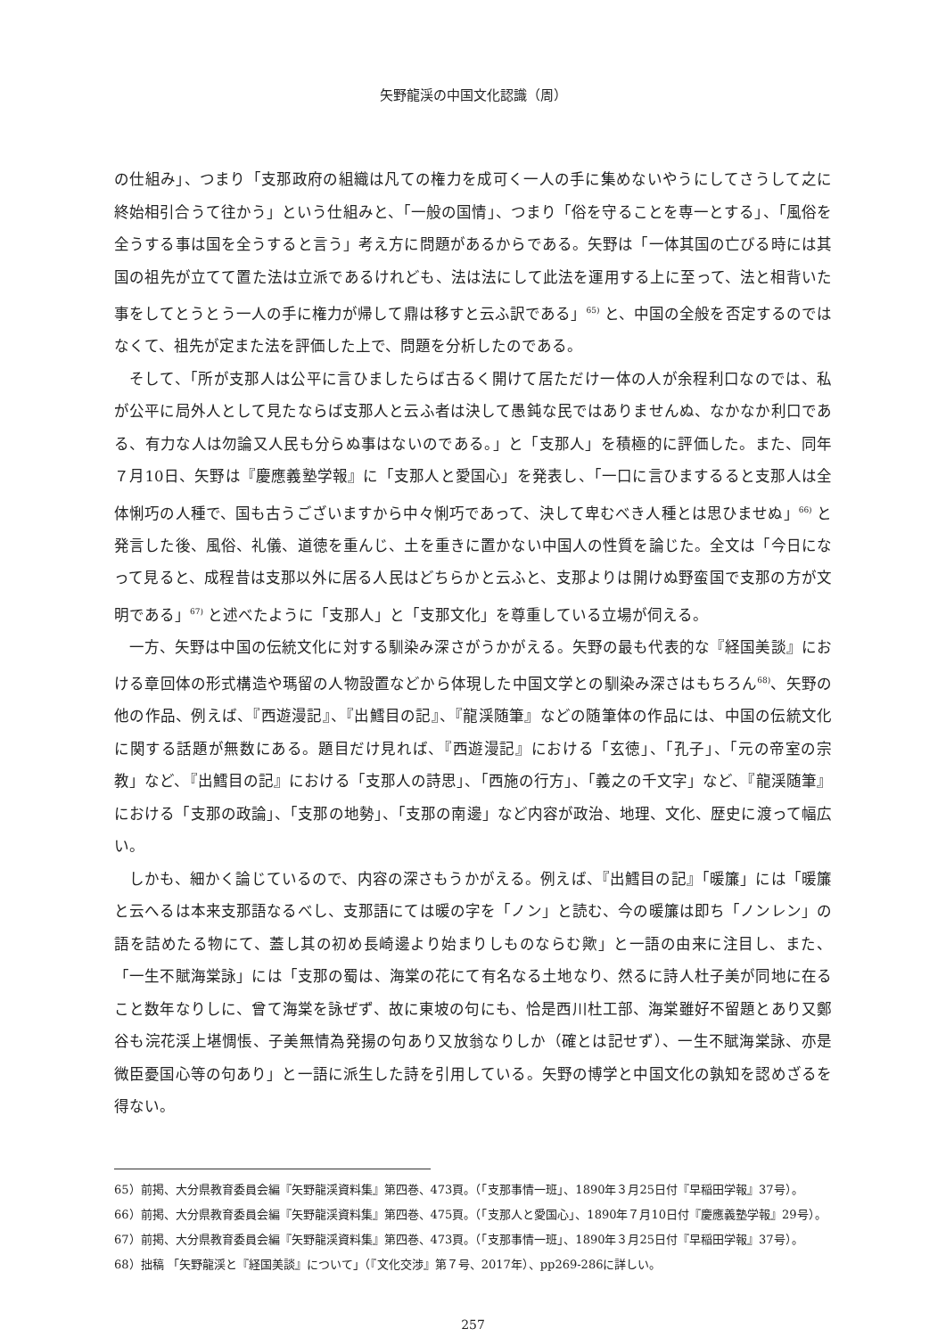矢野龍渓の中国文化認識（周）
の仕組み」、つまり「支那政府の組織は凡ての権力を成可く一人の手に集めないやうにしてさうして之に終始相引合うて往かう」という仕組みと、「一般の国情」、つまり「俗を守ることを専一とする」、「風俗を全うする事は国を全うすると言う」考え方に問題があるからである。矢野は「一体其国の亡びる時には其国の祖先が立てて置た法は立派であるけれども、法は法にして此法を運用する上に至って、法と相背いた事をしてとうとう一人の手に権力が帰して鼎は移すと云ふ訳である」<sup>65)</sup> と、中国の全般を否定するのではなくて、祖先が定また法を評価した上で、問題を分析したのである。
そして、「所が支那人は公平に言ひましたらば古るく開けて居ただけ一体の人が余程利口なのでは、私が公平に局外人として見たならば支那人と云ふ者は決して愚鈍な民ではありませんぬ、なかなか利口である、有力な人は勿論又人民も分らぬ事はないのである。」と「支那人」を積極的に評価した。また、同年７月10日、矢野は『慶應義塾学報』に「支那人と愛国心」を発表し、「一口に言ひまするると支那人は全体悧巧の人種で、国も古うございますから中々悧巧であって、決して卑むべき人種とは思ひませぬ」<sup>66)</sup> と発言した後、風俗、礼儀、道徳を重んじ、土を重きに置かない中国人の性質を論じた。全文は「今日になって見ると、成程昔は支那以外に居る人民はどちらかと云ふと、支那よりは開けぬ野蛮国で支那の方が文明である」<sup>67)</sup> と述べたように「支那人」と「支那文化」を尊重している立場が伺える。
一方、矢野は中国の伝統文化に対する馴染み深さがうかがえる。矢野の最も代表的な『経国美談』における章回体の形式構造や瑪留の人物設置などから体現した中国文学との馴染み深さはもちろん<sup>68)</sup>、矢野の他の作品、例えば、『西遊漫記』、『出鱈目の記』、『龍渓随筆』などの随筆体の作品には、中国の伝統文化に関する話題が無数にある。題目だけ見れば、『西遊漫記』における「玄徳」、「孔子」、「元の帝室の宗教」など、『出鱈目の記』における「支那人の詩思」、「西施の行方」、「義之の千文字」など、『龍渓随筆』における「支那の政論」、「支那の地勢」、「支那の南邊」など内容が政治、地理、文化、歴史に渡って幅広い。
しかも、細かく論じているので、内容の深さもうかがえる。例えば、『出鱈目の記』「暖簾」には「暖簾と云へるは本来支那語なるべし、支那語にては暖の字を「ノン」と読む、今の暖簾は即ち「ノンレン」の語を詰めたる物にて、蓋し其の初め長崎邊より始まりしものならむ歟」と一語の由来に注目し、また、「一生不賦海棠詠」には「支那の蜀は、海棠の花にて有名なる土地なり、然るに詩人杜子美が同地に在ること数年なりしに、曾て海棠を詠ぜず、故に東坡の句にも、恰是西川杜工部、海棠雖好不留題とあり又鄭谷も浣花渓上堪惆悵、子美無情為発揚の句あり又放翁なりしか（確とは記せず）、一生不賦海棠詠、亦是微臣憂国心等の句あり」と一語に派生した詩を引用している。矢野の博学と中国文化の孰知を認めざるを得ない。
65）前掲、大分県教育委員会編『矢野龍渓資料集』第四巻、473頁。（「支那事情一班」、1890年３月25日付『早稲田学報』37号）。
66）前掲、大分県教育委員会編『矢野龍渓資料集』第四巻、475頁。（「支那人と愛国心」、1890年７月10日付『慶應義塾学報』29号）。
67）前掲、大分県教育委員会編『矢野龍渓資料集』第四巻、473頁。（「支那事情一班」、1890年３月25日付『早稲田学報』37号）。
68）拙稿 「矢野龍渓と『経国美談』について」（『文化交渉』第７号、2017年）、pp269-286に詳しい。
257